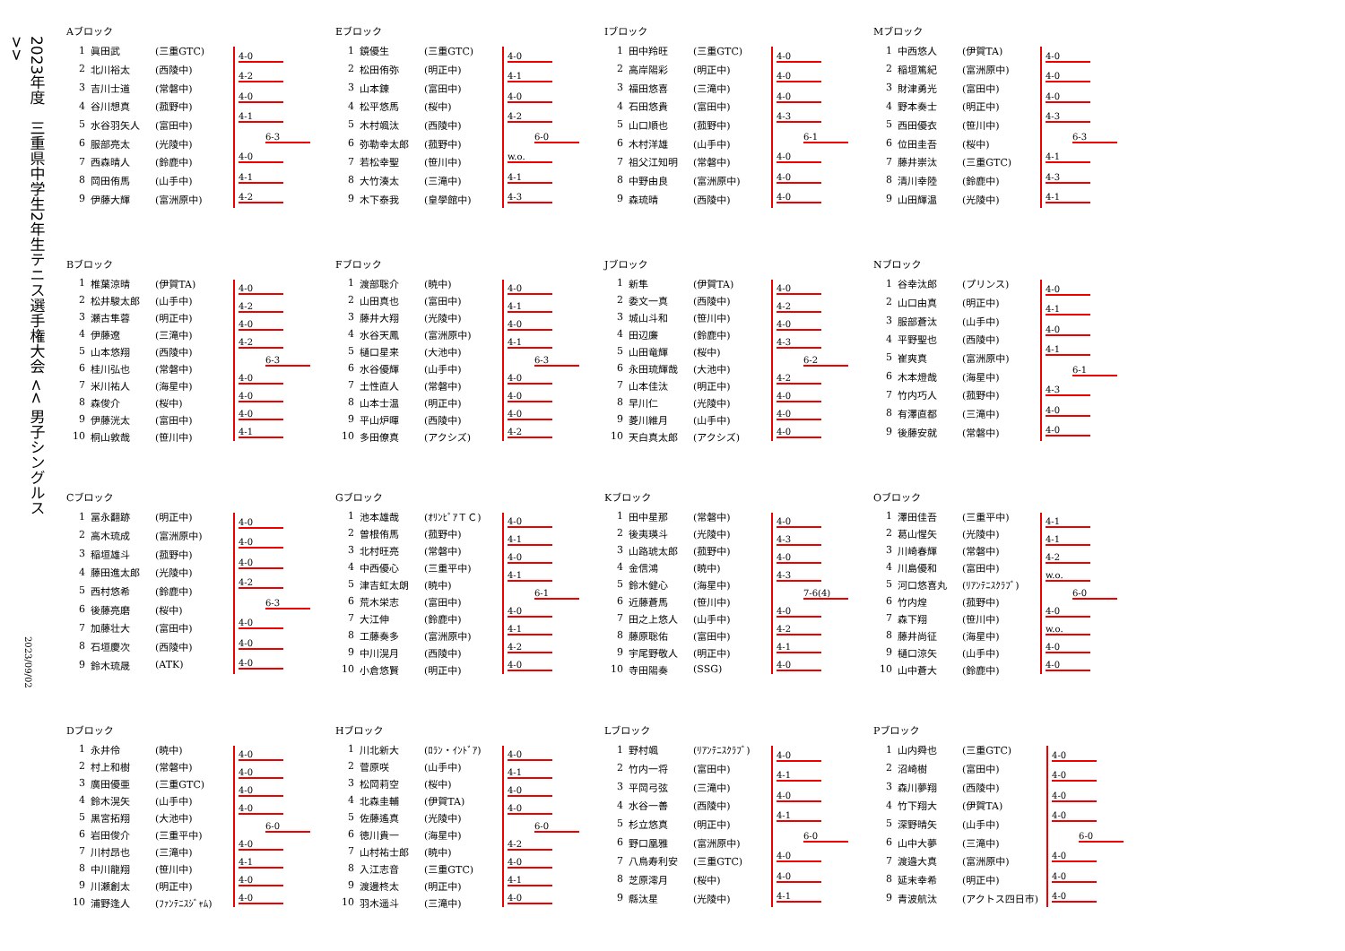2023年度　三重県中学生2年生テニス選手権大会 << 男子シングルス >>
2023/09/02
Aブロック
| 1 | 眞田武 | (三重GTC) |
| 2 | 北川裕太 | (西陵中) |
| 3 | 吉川士道 | (常磐中) |
| 4 | 谷川想真 | (菰野中) |
| 5 | 水谷羽矢人 | (富田中) |
| 6 | 服部亮太 | (光陵中) |
| 7 | 西森晴人 | (鈴鹿中) |
| 8 | 岡田侑馬 | (山手中) |
| 9 | 伊藤大輝 | (富洲原中) |
4-0
4-2
4-0
4-1
6-3
4-0
4-1
4-2
Bブロック
| 1 | 椎葉涼晴 | (伊賀TA) |
| 2 | 松井駿太郎 | (山手中) |
| 3 | 瀬古隼蓉 | (明正中) |
| 4 | 伊藤遼 | (三滝中) |
| 5 | 山本悠翔 | (西陵中) |
| 6 | 桂川弘也 | (常磐中) |
| 7 | 米川祐人 | (海星中) |
| 8 | 森俊介 | (桜中) |
| 9 | 伊藤洸太 | (富田中) |
| 10 | 桐山敦哉 | (笹川中) |
4-0
4-2
4-0
4-2
6-3
4-0
4-0
4-0
4-1
Cブロック
| 1 | 冨永翻跡 | (明正中) |
| 2 | 高木琉成 | (富洲原中) |
| 3 | 稲垣雄斗 | (菰野中) |
| 4 | 藤田進太郎 | (光陵中) |
| 5 | 西村悠希 | (鈴鹿中) |
| 6 | 後藤亮磨 | (桜中) |
| 7 | 加藤壮大 | (富田中) |
| 8 | 石垣慶次 | (西陵中) |
| 9 | 鈴木琉晟 | (ATK) |
4-0
4-0
4-0
4-2
6-3
4-0
4-0
4-0
Dブロック
| 1 | 永井伶 | (暁中) |
| 2 | 村上和樹 | (常磐中) |
| 3 | 廣田優亜 | (三重GTC) |
| 4 | 鈴木滉矢 | (山手中) |
| 5 | 黒宮拓翔 | (大池中) |
| 6 | 岩田俊介 | (三重平中) |
| 7 | 川村昂也 | (三滝中) |
| 8 | 中川龍翔 | (笹川中) |
| 9 | 川瀬創太 | (明正中) |
| 10 | 浦野逢人 | (ﾌｧﾝﾃﾆｽｼﾞｬﾑ) |
4-0
4-0
4-0
4-0
6-0
4-0
4-1
4-0
4-0
Eブロック
| 1 | 鏡優生 | (三重GTC) |
| 2 | 松田侑弥 | (明正中) |
| 3 | 山本錬 | (富田中) |
| 4 | 松平悠馬 | (桜中) |
| 5 | 木村颯汰 | (西陵中) |
| 6 | 弥勒幸太郎 | (菰野中) |
| 7 | 若松幸聖 | (笹川中) |
| 8 | 大竹湊太 | (三滝中) |
| 9 | 木下泰我 | (皇學館中) |
4-0
4-1
4-0
4-2
6-0
w.o.
4-1
4-3
Fブロック
| 1 | 渡部聡介 | (暁中) |
| 2 | 山田真也 | (富田中) |
| 3 | 藤井大翔 | (光陵中) |
| 4 | 水谷天鳳 | (富洲原中) |
| 5 | 樋口星来 | (大池中) |
| 6 | 水谷優輝 | (山手中) |
| 7 | 土性直人 | (常磐中) |
| 8 | 山本士温 | (明正中) |
| 9 | 平山炉暉 | (西陵中) |
| 10 | 多田僚真 | (アクシズ) |
4-0
4-1
4-0
4-1
6-3
4-0
4-0
4-0
4-2
Gブロック
| 1 | 池本雄哉 | (ｵﾘﾝﾋﾟｱＴＣ) |
| 2 | 曽根侑馬 | (菰野中) |
| 3 | 北村旺亮 | (常磐中) |
| 4 | 中西優心 | (三重平中) |
| 5 | 津吉虹太朗 | (暁中) |
| 6 | 荒木栄志 | (富田中) |
| 7 | 大江伸 | (鈴鹿中) |
| 8 | 工藤奏多 | (富洲原中) |
| 9 | 中川滉月 | (西陵中) |
| 10 | 小倉悠賢 | (明正中) |
4-0
4-1
4-0
4-1
6-1
4-0
4-1
4-2
4-0
Hブロック
| 1 | 川北新大 | (ﾛﾗﾝ・ｲﾝﾄﾞｱ) |
| 2 | 菅原咲 | (山手中) |
| 3 | 松岡莉空 | (桜中) |
| 4 | 北森圭輔 | (伊賀TA) |
| 5 | 佐藤遙真 | (光陵中) |
| 6 | 徳川貴一 | (海星中) |
| 7 | 山村祐士郎 | (暁中) |
| 8 | 入江志音 | (三重GTC) |
| 9 | 渡邊柊太 | (明正中) |
| 10 | 羽木遥斗 | (三滝中) |
4-0
4-1
4-0
4-0
6-0
4-2
4-0
4-1
4-0
Iブロック
| 1 | 田中羚旺 | (三重GTC) |
| 2 | 高岸陽彩 | (明正中) |
| 3 | 福田悠喜 | (三滝中) |
| 4 | 石田悠貴 | (富田中) |
| 5 | 山口順也 | (菰野中) |
| 6 | 木村洋雄 | (山手中) |
| 7 | 祖父江知明 | (常磐中) |
| 8 | 中野由良 | (富洲原中) |
| 9 | 森琉晴 | (西陵中) |
4-0
4-0
4-0
4-3
6-1
4-0
4-0
4-0
Jブロック
| 1 | 新隼 | (伊賀TA) |
| 2 | 委文一真 | (西陵中) |
| 3 | 城山斗和 | (笹川中) |
| 4 | 田辺廉 | (鈴鹿中) |
| 5 | 山田竜輝 | (桜中) |
| 6 | 永田琉輝哉 | (大池中) |
| 7 | 山本佳汰 | (明正中) |
| 8 | 早川仁 | (光陵中) |
| 9 | 菱川維月 | (山手中) |
| 10 | 天白真太郎 | (アクシズ) |
4-0
4-2
4-0
4-3
6-2
4-2
4-0
4-0
4-0
Kブロック
| 1 | 田中星那 | (常磐中) |
| 2 | 後夷瑛斗 | (光陵中) |
| 3 | 山路琥太郎 | (菰野中) |
| 4 | 金信鴻 | (暁中) |
| 5 | 鈴木健心 | (海星中) |
| 6 | 近藤蒼馬 | (笹川中) |
| 7 | 田之上悠人 | (山手中) |
| 8 | 藤原聡佑 | (富田中) |
| 9 | 宇尾野敬人 | (明正中) |
| 10 | 寺田陽奏 | (SSG) |
4-0
4-3
4-0
4-3
7-6(4)
4-0
4-2
4-1
4-0
Lブロック
| 1 | 野村颯 | (ﾘｱﾝﾃﾆｽｸﾗﾌﾞ) |
| 2 | 竹内一将 | (富田中) |
| 3 | 平岡弓弦 | (三滝中) |
| 4 | 水谷一善 | (西陵中) |
| 5 | 杉立悠真 | (明正中) |
| 6 | 野口凰雅 | (富洲原中) |
| 7 | 八鳥寿利安 | (三重GTC) |
| 8 | 芝原澪月 | (桜中) |
| 9 | 縣汰星 | (光陵中) |
4-0
4-1
4-0
4-1
6-0
4-0
4-0
4-1
Mブロック
| 1 | 中西悠人 | (伊賀TA) |
| 2 | 稲垣篤紀 | (富洲原中) |
| 3 | 財津勇光 | (富田中) |
| 4 | 野本奏士 | (明正中) |
| 5 | 西田優衣 | (笹川中) |
| 6 | 位田圭吾 | (桜中) |
| 7 | 藤井崇汰 | (三重GTC) |
| 8 | 清川幸陸 | (鈴鹿中) |
| 9 | 山田輝温 | (光陵中) |
4-0
4-0
4-0
4-3
6-3
4-1
4-3
4-1
Nブロック
| 1 | 谷幸汰郎 | (プリンス) |
| 2 | 山口由真 | (明正中) |
| 3 | 服部蒼汰 | (山手中) |
| 4 | 平野聖也 | (西陵中) |
| 5 | 崔爽真 | (富洲原中) |
| 6 | 木本燈哉 | (海星中) |
| 7 | 竹内巧人 | (菰野中) |
| 8 | 有澤直都 | (三滝中) |
| 9 | 後藤安就 | (常磐中) |
4-0
4-1
4-0
4-1
6-1
4-3
4-0
4-0
Oブロック
| 1 | 澤田佳吾 | (三重平中) |
| 2 | 葛山惺矢 | (光陵中) |
| 3 | 川崎春輝 | (常磐中) |
| 4 | 川島優和 | (富田中) |
| 5 | 河口悠喜丸 | (ﾘｱﾝﾃﾆｽｸﾗﾌﾞ) |
| 6 | 竹内煌 | (菰野中) |
| 7 | 森下翔 | (笹川中) |
| 8 | 藤井尚征 | (海星中) |
| 9 | 樋口涼矢 | (山手中) |
| 10 | 山中蒼大 | (鈴鹿中) |
4-1
4-1
4-2
w.o.
6-0
4-0
w.o.
4-0
4-0
Pブロック
| 1 | 山内舜也 | (三重GTC) |
| 2 | 沼崎樹 | (富田中) |
| 3 | 森川夢翔 | (西陵中) |
| 4 | 竹下翔大 | (伊賀TA) |
| 5 | 深野晴矢 | (山手中) |
| 6 | 山中大夢 | (三滝中) |
| 7 | 渡邉大真 | (富洲原中) |
| 8 | 延末幸希 | (明正中) |
| 9 | 青波航汰 | (アクトス四日市) |
4-0
4-0
4-0
4-0
6-0
4-0
4-0
4-0